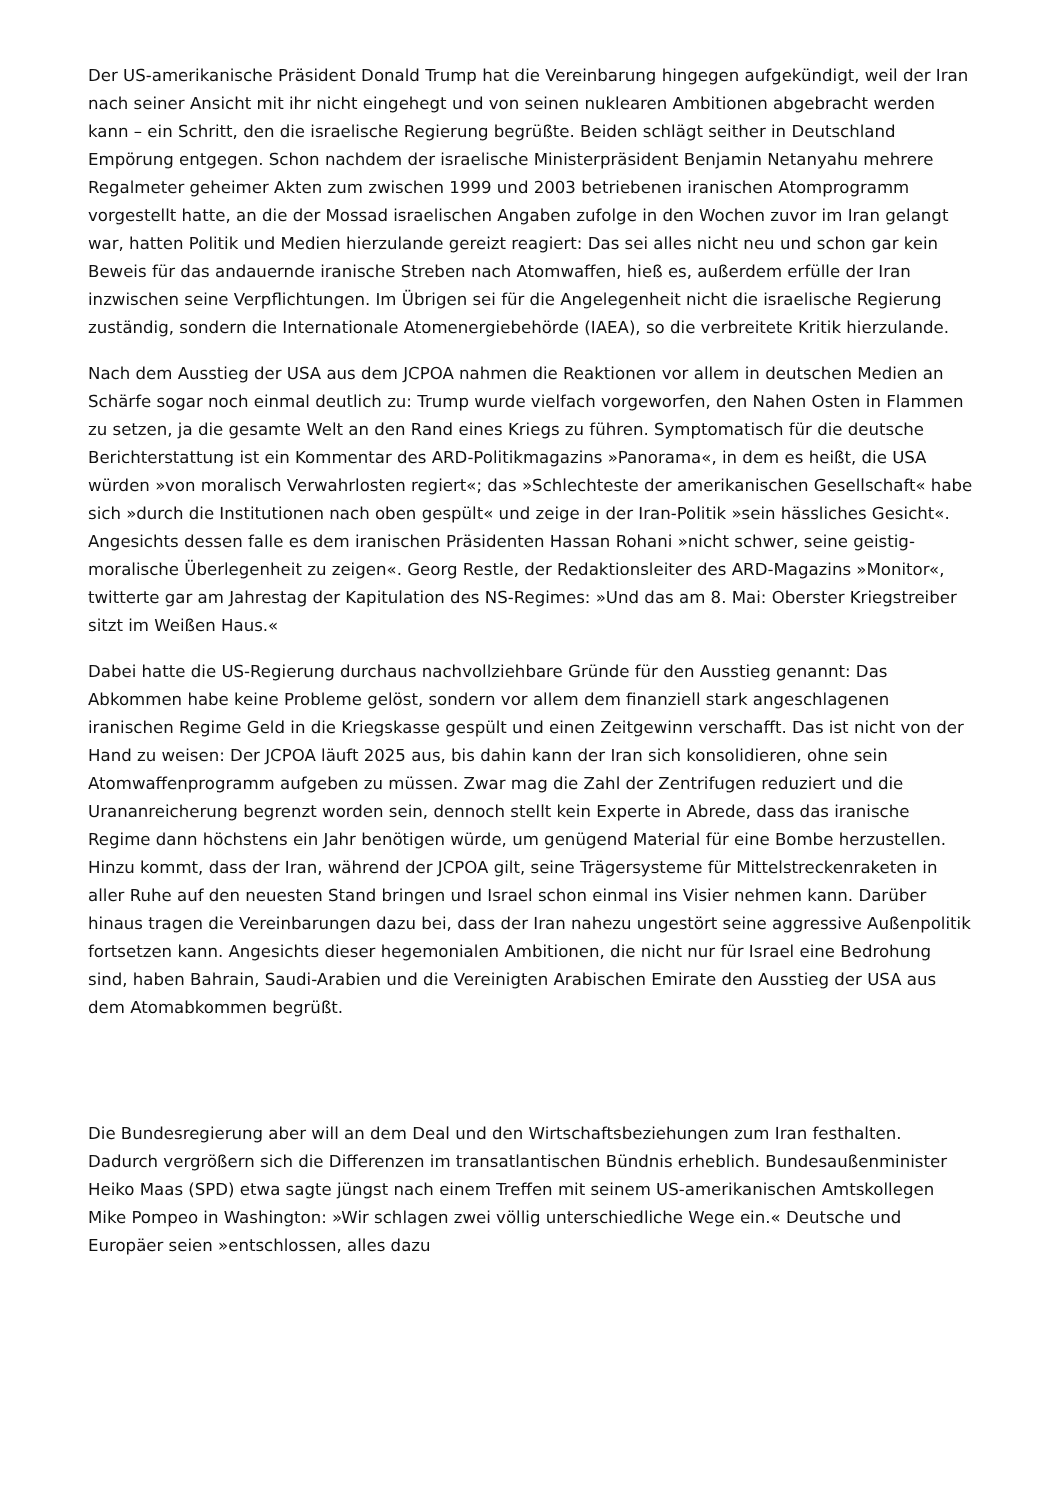Der US-amerikanische Präsident Donald Trump hat die Vereinbarung hingegen aufgekündigt, weil der Iran nach seiner Ansicht mit ihr nicht eingehegt und von seinen nuklearen Ambitionen abgebracht werden kann – ein Schritt, den die israelische Regierung begrüßte. Beiden schlägt seither in Deutschland Empörung entgegen. Schon nachdem der israelische Ministerpräsident Benjamin Netanyahu mehrere Regalmeter geheimer Akten zum zwischen 1999 und 2003 betriebenen iranischen Atomprogramm vorgestellt hatte, an die der Mossad israelischen Angaben zufolge in den Wochen zuvor im Iran gelangt war, hatten Politik und Medien hierzulande gereizt reagiert: Das sei alles nicht neu und schon gar kein Beweis für das andauernde iranische Streben nach Atomwaffen, hieß es, außerdem erfülle der Iran inzwischen seine Verpflichtungen. Im Übrigen sei für die Angelegenheit nicht die israelische Regierung zuständig, sondern die Internationale Atomenergiebehörde (IAEA), so die verbreitete Kritik hierzulande.
Nach dem Ausstieg der USA aus dem JCPOA nahmen die Reaktionen vor allem in deutschen Medien an Schärfe sogar noch einmal deutlich zu: Trump wurde vielfach vorgeworfen, den Nahen Osten in Flammen zu setzen, ja die gesamte Welt an den Rand eines Kriegs zu führen. Symptomatisch für die deutsche Berichterstattung ist ein Kommentar des ARD-Politikmagazins »Panorama«, in dem es heißt, die USA würden »von moralisch Verwahrlosten regiert«; das »Schlechteste der amerikanischen Gesellschaft« habe sich »durch die Institutionen nach oben gespült« und zeige in der Iran-Politik »sein hässliches Gesicht«. Angesichts dessen falle es dem iranischen Präsidenten Hassan Rohani »nicht schwer, seine geistig-moralische Überlegenheit zu zeigen«. Georg Restle, der Redaktionsleiter des ARD-Magazins »Monitor«, twitterte gar am Jahrestag der Kapitulation des NS-Regimes: »Und das am 8. Mai: Oberster Kriegstreiber sitzt im Weißen Haus.«
Dabei hatte die US-Regierung durchaus nachvollziehbare Gründe für den Ausstieg genannt: Das Abkommen habe keine Probleme gelöst, sondern vor allem dem finanziell stark angeschlagenen iranischen Regime Geld in die Kriegskasse gespült und einen Zeitgewinn verschafft. Das ist nicht von der Hand zu weisen: Der JCPOA läuft 2025 aus, bis dahin kann der Iran sich konsolidieren, ohne sein Atomwaffenprogramm aufgeben zu müssen. Zwar mag die Zahl der Zentrifugen reduziert und die Urananreicherung begrenzt worden sein, dennoch stellt kein Experte in Abrede, dass das iranische Regime dann höchstens ein Jahr benötigen würde, um genügend Material für eine Bombe herzustellen. Hinzu kommt, dass der Iran, während der JCPOA gilt, seine Trägersysteme für Mittelstreckenraketen in aller Ruhe auf den neuesten Stand bringen und Israel schon einmal ins Visier nehmen kann. Darüber hinaus tragen die Vereinbarungen dazu bei, dass der Iran nahezu ungestört seine aggressive Außenpolitik fortsetzen kann. Angesichts dieser hegemonialen Ambitionen, die nicht nur für Israel eine Bedrohung sind, haben Bahrain, Saudi-Arabien und die Vereinigten Arabischen Emirate den Ausstieg der USA aus dem Atomabkommen begrüßt.
Die Bundesregierung aber will an dem Deal und den Wirtschaftsbeziehungen zum Iran festhalten. Dadurch vergrößern sich die Differenzen im transatlantischen Bündnis erheblich. Bundesaußenminister Heiko Maas (SPD) etwa sagte jüngst nach einem Treffen mit seinem US-amerikanischen Amtskollegen Mike Pompeo in Washington: »Wir schlagen zwei völlig unterschiedliche Wege ein.« Deutsche und Europäer seien »entschlossen, alles dazu